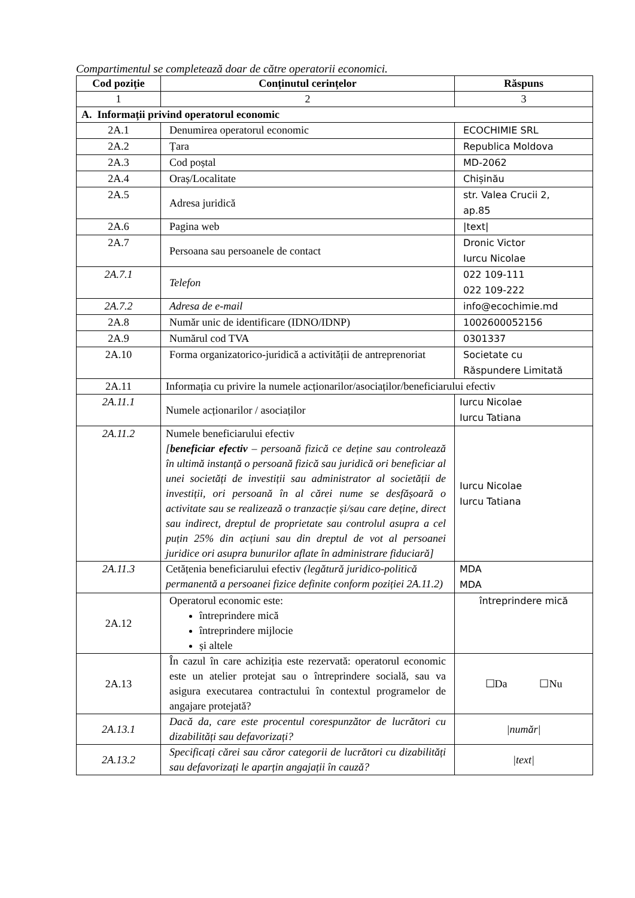Compartimentul se completează doar de către operatorii economici.
| Cod poziție | Conținutul cerințelor | Răspuns |
| --- | --- | --- |
| 1 | 2 | 3 |
| A. Informații privind operatorul economic | | |
| 2A.1 | Denumirea operatorul economic | ECOCHIMIE SRL |
| 2A.2 | Țara | Republica Moldova |
| 2A.3 | Cod poștal | MD-2062 |
| 2A.4 | Oraș/Localitate | Chișinău |
| 2A.5 | Adresa juridică | str. Valea Crucii 2, ap.85 |
| 2A.6 | Pagina web | /text/ |
| 2A.7 | Persoana sau persoanele de contact | Dronic Victor Iurcu Nicolae |
| 2A.7.1 | Telefon | 022 109-111 022 109-222 |
| 2A.7.2 | Adresa de e-mail | info@ecochimie.md |
| 2A.8 | Număr unic de identificare (IDNO/IDNP) | 1002600052156 |
| 2A.9 | Numărul cod TVA | 0301337 |
| 2A.10 | Forma organizatorico-juridică a activității de antreprenoriat | Societate cu Răspundere Limitată |
| 2A.11 | Informația cu privire la numele acționarilor/asociaților/beneficiarului efectiv | |
| 2A.11.1 | Numele acționarilor / asociaților | Iurcu Nicolae Iurcu Tatiana |
| 2A.11.2 | Numele beneficiarului efectiv [ beneficiar efectiv – persoană fizică ce deține sau controlează în ultimă instanță o persoană fizică sau juridică ori beneficiar al unei societăți de investiții sau administrator al societății de investiții, ori persoană în al cărei nume se desfășoară o activitate sau se realizează o tranzacție și/sau care deține, direct sau indirect, dreptul de proprietate sau controlul asupra a cel puțin 25% din acțiuni sau din dreptul de vot al persoanei juridice ori asupra bunurilor aflate în administrare fiduciară] | Iurcu Nicolae Iurcu Tatiana |
| 2A.11.3 | Cetățenia beneficiarului efectiv (legătură juridico-politică permanentă a persoanei fizice definite conform poziției 2A.11.2) | MDA MDA |
| 2A.12 | Operatorul economic este: întreprindere mică întreprindere mijlocie și altele | întreprindere mică |
| 2A.13 | În cazul în care achiziția este rezervată: operatorul economic este un atelier protejat sau o întreprindere socială, sau va asigura executarea contractului în contextul programelor de angajare protejată? | ☐Da ☐Nu |
| 2A.13.1 | Dacă da, care este procentul corespunzător de lucrători cu dizabilități sau defavorizați? | /număr/ |
| 2A.13.2 | Specificați cărei sau căror categorii de lucrători cu dizabilități sau defavorizați le aparțin angajații în cauză? | /text/ |